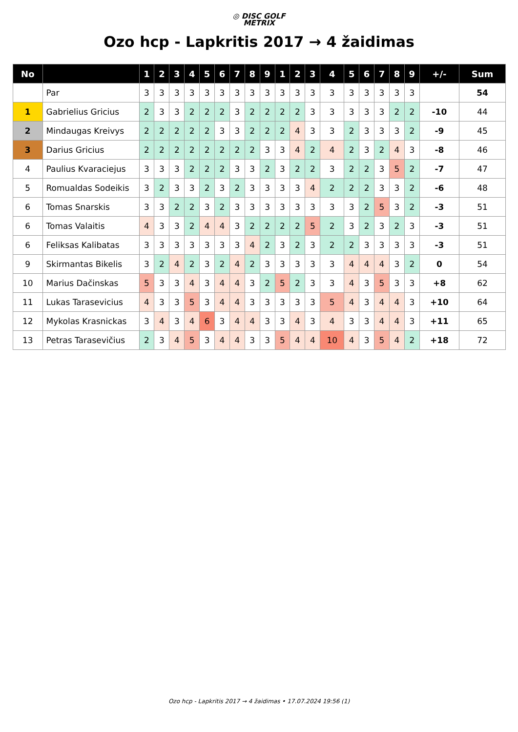◎ DISC GOLF
METRIX
Ozo hcp - Lapkritis 2017 → 4 žaidimas
| No | | 1 | 2 | 3 | 4 | 5 | 6 | 7 | 8 | 9 | 1 | 2 | 3 | 4 | 5 | 6 | 7 | 8 | 9 | +/- | Sum |
| --- | --- | --- | --- | --- | --- | --- | --- | --- | --- | --- | --- | --- | --- | --- | --- | --- | --- | --- | --- | --- | --- |
| | Par | 3 | 3 | 3 | 3 | 3 | 3 | 3 | 3 | 3 | 3 | 3 | 3 | 3 | 3 | 3 | 3 | 3 | 3 | | 54 |
| 1 | Gabrielius Gricius | 2 | 3 | 3 | 2 | 2 | 2 | 3 | 2 | 2 | 2 | 2 | 3 | 3 | 3 | 3 | 3 | 2 | 2 | -10 | 44 |
| 2 | Mindaugas Kreivys | 2 | 2 | 2 | 2 | 2 | 3 | 3 | 2 | 2 | 2 | 4 | 3 | 3 | 2 | 3 | 3 | 3 | 2 | -9 | 45 |
| 3 | Darius Gricius | 2 | 2 | 2 | 2 | 2 | 2 | 2 | 2 | 3 | 3 | 4 | 2 | 4 | 2 | 3 | 2 | 4 | 3 | -8 | 46 |
| 4 | Paulius Kvaraciejus | 3 | 3 | 3 | 2 | 2 | 2 | 3 | 3 | 2 | 3 | 2 | 2 | 3 | 2 | 2 | 3 | 5 | 2 | -7 | 47 |
| 5 | Romualdas Sodeikis | 3 | 2 | 3 | 3 | 2 | 3 | 2 | 3 | 3 | 3 | 3 | 4 | 2 | 2 | 2 | 3 | 3 | 2 | -6 | 48 |
| 6 | Tomas Snarskis | 3 | 3 | 2 | 2 | 3 | 2 | 3 | 3 | 3 | 3 | 3 | 3 | 3 | 3 | 2 | 5 | 3 | 2 | -3 | 51 |
| 6 | Tomas Valaitis | 4 | 3 | 3 | 2 | 4 | 4 | 3 | 2 | 2 | 2 | 2 | 5 | 2 | 3 | 2 | 3 | 2 | 3 | -3 | 51 |
| 6 | Feliksas Kalibatas | 3 | 3 | 3 | 3 | 3 | 3 | 3 | 4 | 2 | 3 | 2 | 3 | 2 | 2 | 3 | 3 | 3 | 3 | -3 | 51 |
| 9 | Skirmantas Bikelis | 3 | 2 | 4 | 2 | 3 | 2 | 4 | 2 | 3 | 3 | 3 | 3 | 3 | 4 | 4 | 4 | 3 | 2 | 0 | 54 |
| 10 | Marius Dačinskas | 5 | 3 | 3 | 4 | 3 | 4 | 4 | 3 | 2 | 5 | 2 | 3 | 3 | 4 | 3 | 5 | 3 | 3 | +8 | 62 |
| 11 | Lukas Tarasevicius | 4 | 3 | 3 | 5 | 3 | 4 | 4 | 3 | 3 | 3 | 3 | 3 | 5 | 4 | 3 | 4 | 4 | 3 | +10 | 64 |
| 12 | Mykolas Krasnickas | 3 | 4 | 3 | 4 | 6 | 3 | 4 | 4 | 3 | 3 | 4 | 3 | 4 | 3 | 3 | 4 | 4 | 3 | +11 | 65 |
| 13 | Petras Tarasevičius | 2 | 3 | 4 | 5 | 3 | 4 | 4 | 3 | 3 | 5 | 4 | 4 | 10 | 4 | 3 | 5 | 4 | 2 | +18 | 72 |
Ozo hcp - Lapkritis 2017 → 4 žaidimas • 17.07.2024 19:56 (1)